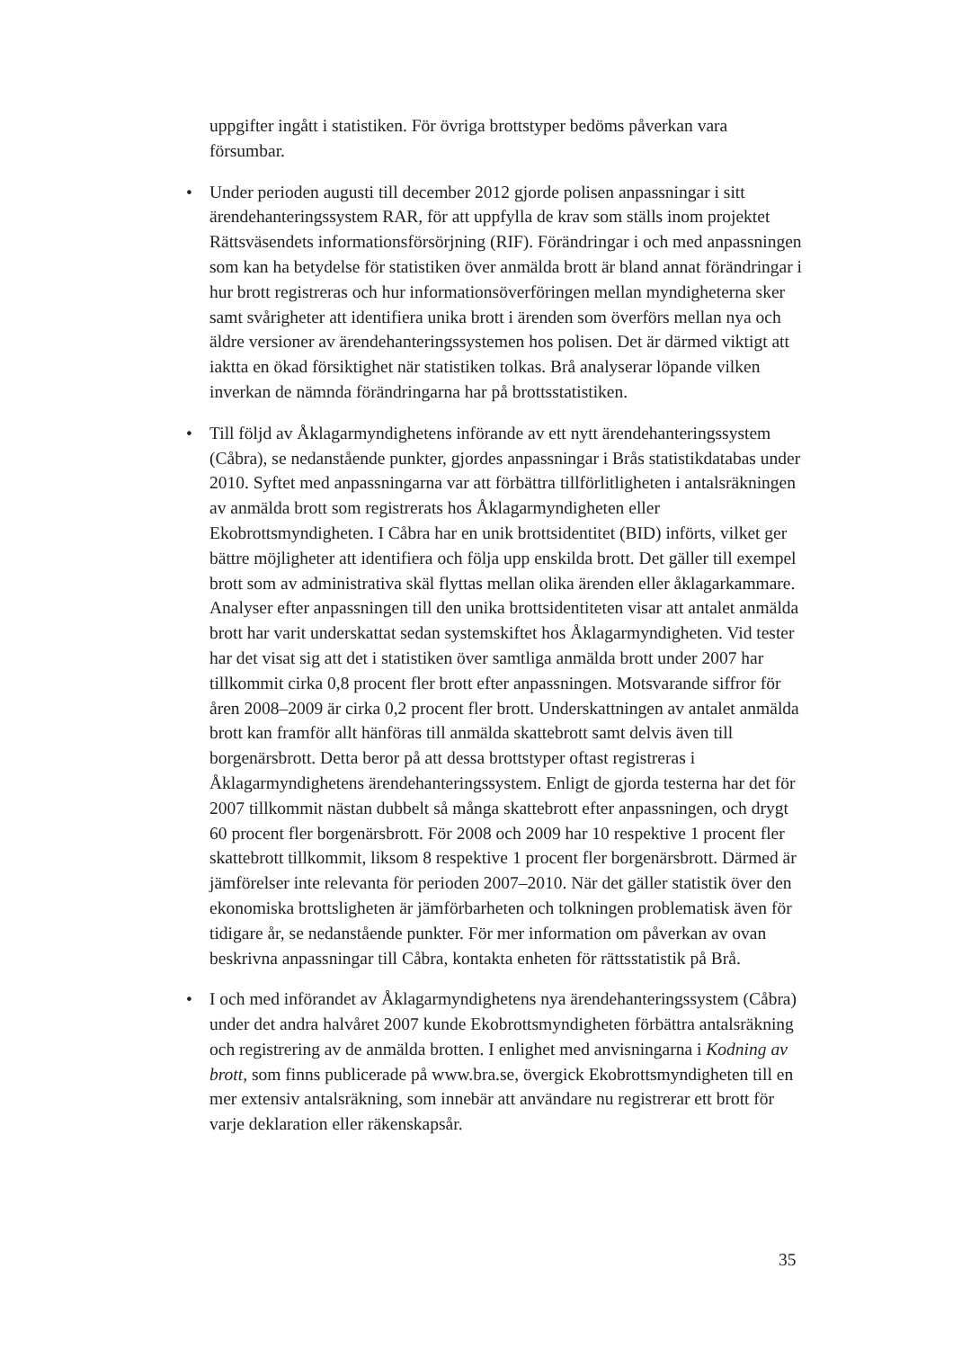uppgifter ingått i statistiken. För övriga brottstyper bedöms påverkan vara försumbar.
• Under perioden augusti till december 2012 gjorde polisen anpassningar i sitt ärendehanteringssystem RAR, för att uppfylla de krav som ställs inom projektet Rättsväsendets informationsförsörjning (RIF). Förändringar i och med anpassningen som kan ha betydelse för statistiken över anmälda brott är bland annat förändringar i hur brott registreras och hur informations­överföringen mellan myndigheterna sker samt svårigheter att identifiera unika brott i ärenden som överförs mellan nya och äldre versioner av ärendehanteringssystemen hos polisen. Det är därmed viktigt att iaktta en ökad försiktighet när statistiken tolkas. Brå analyserar löpande vilken inverkan de nämnda förändringarna har på brottsstatistiken.
• Till följd av Åklagarmyndighetens införande av ett nytt ärendehanterings­system (Cåbra), se nedanstående punkter, gjordes anpassningar i Brås statistikdatabas under 2010. Syftet med anpassningarna var att förbättra tillförlitligheten i antalsräkningen av anmälda brott som registrerats hos Åklagarmyndigheten eller Ekobrottsmyndigheten. I Cåbra har en unik brottsidentitet (BID) införts, vilket ger bättre möjligheter att identifiera och följa upp enskilda brott. Det gäller till exempel brott som av administrativa skäl flyttas mellan olika ärenden eller åklagarkammare. Analyser efter anpassningen till den unika brottsidentiteten visar att antalet anmälda brott har varit underskattat sedan systemskiftet hos Åklagarmyndigheten. Vid tester har det visat sig att det i statistiken över samtliga anmälda brott under 2007 har tillkommit cirka 0,8 procent fler brott efter anpassningen. Motsvarande siffror för åren 2008–2009 är cirka 0,2 procent fler brott. Underskattningen av antalet anmälda brott kan framför allt hänföras till anmälda skattebrott samt delvis även till borgenärsbrott. Detta beror på att dessa brottstyper oftast registreras i Åklagarmyndighetens ärendehanteringssystem. Enligt de gjorda testerna har det för 2007 tillkommit nästan dubbelt så många skattebrott efter anpassningen, och drygt 60 procent fler borgenärsbrott. För 2008 och 2009 har 10 respektive 1 procent fler skattebrott tillkommit, liksom 8 respektive 1 procent fler borgenärsbrott. Därmed är jämförelser inte relevanta för perioden 2007–2010. När det gäller statistik över den ekonomiska brottslig­heten är jämförbarheten och tolkningen problematisk även för tidigare år, se nedanstående punkter. För mer information om påverkan av ovan beskrivna anpassningar till Cåbra, kontakta enheten för rättsstatistik på Brå.
• I och med införandet av Åklagarmyndighetens nya ärendehanteringssystem (Cåbra) under det andra halvåret 2007 kunde Ekobrottsmyndigheten förbättra antalsräkning och registrering av de anmälda brotten. I enlighet med anvisningarna i Kodning av brott, som finns publicerade på www.bra.se, övergick Ekobrottsmyndigheten till en mer extensiv antalsräkning, som innebär att användare nu registrerar ett brott för varje deklaration eller räkenskapsår.
35